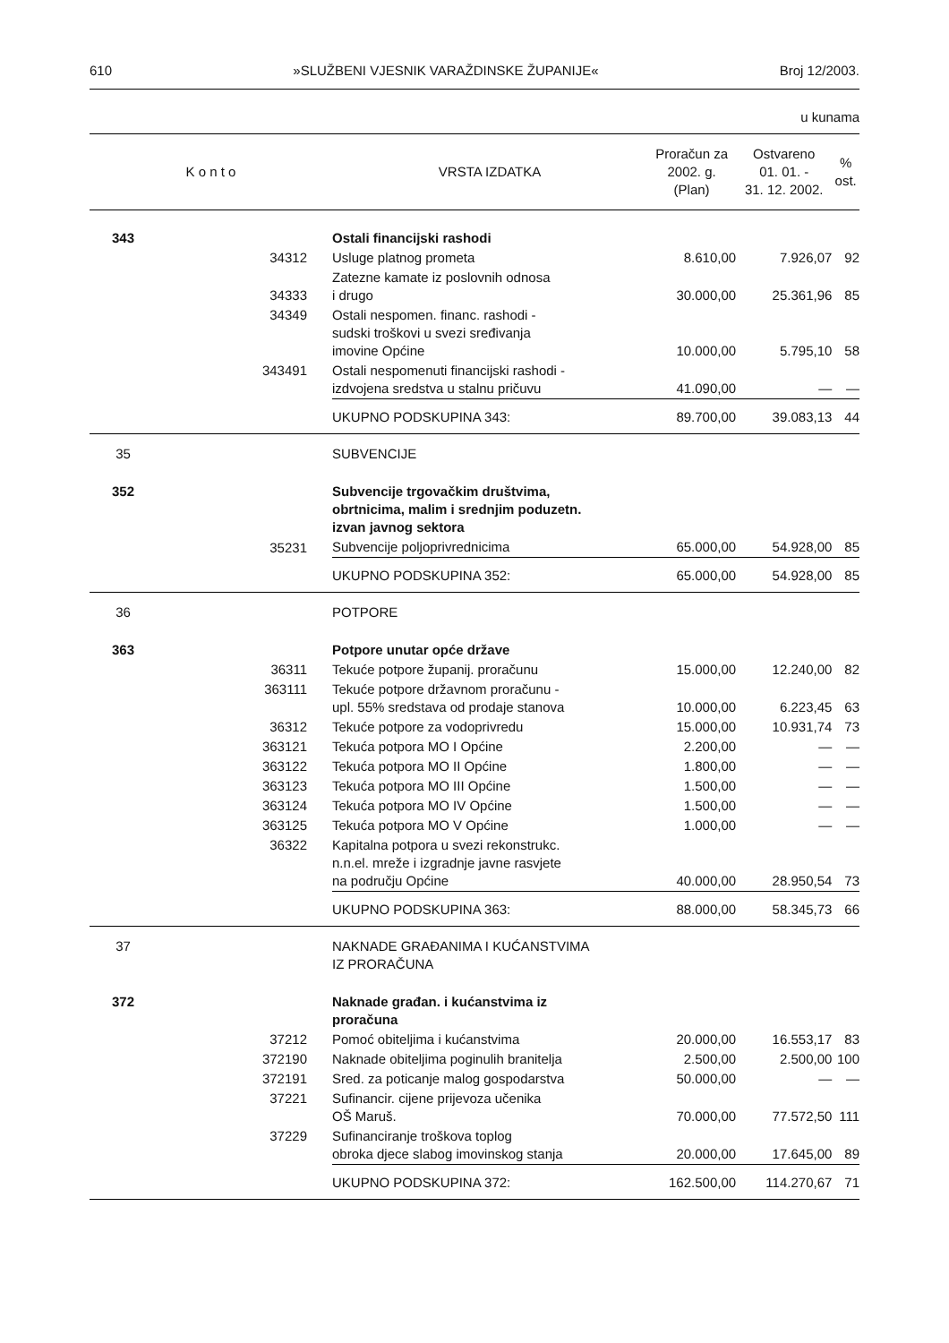610 »SLUŽBENI VJESNIK VARAŽDINSKE ŽUPANIJE« Broj 12/2003.
u kunama
| K o n t o | | VRSTA IZDATKA | Proračun za 2002. g. (Plan) | Ostvareno 01. 01. - 31. 12. 2002. | % ost. |
| --- | --- | --- | --- | --- | --- |
| 343 | | Ostali financijski rashodi | | | |
| | 34312 | Usluge platnog prometa | 8.610,00 | 7.926,07 | 92 |
| | 34333 | Zatezne kamate iz poslovnih odnosa i drugo | 30.000,00 | 25.361,96 | 85 |
| | 34349 | Ostali nespomen. financ. rashodi - sudski troškovi u svezi sređivanja imovine Općine | 10.000,00 | 5.795,10 | 58 |
| | 343491 | Ostali nespomenuti financijski rashodi - izdvojena sredstva u stalnu pričuvu | 41.090,00 | — | — |
| | | UKUPNO PODSKUPINA 343: | 89.700,00 | 39.083,13 | 44 |
| 35 | | SUBVENCIJE | | | |
| 352 | | Subvencije trgovačkim društvima, obrtnicima, malim i srednjim poduzetn. izvan javnog sektora | | | |
| | 35231 | Subvencije poljoprivrednicima | 65.000,00 | 54.928,00 | 85 |
| | | UKUPNO PODSKUPINA 352: | 65.000,00 | 54.928,00 | 85 |
| 36 | | POTPORE | | | |
| 363 | | Potpore unutar opće države | | | |
| | 36311 | Tekuće potpore županij. proračunu | 15.000,00 | 12.240,00 | 82 |
| | 363111 | Tekuće potpore državnom proračunu - upl. 55% sredstava od prodaje stanova | 10.000,00 | 6.223,45 | 63 |
| | 36312 | Tekuće potpore za vodoprivredu | 15.000,00 | 10.931,74 | 73 |
| | 363121 | Tekuća potpora MO I Općine | 2.200,00 | — | — |
| | 363122 | Tekuća potpora MO II Općine | 1.800,00 | — | — |
| | 363123 | Tekuća potpora MO III Općine | 1.500,00 | — | — |
| | 363124 | Tekuća potpora MO IV Općine | 1.500,00 | — | — |
| | 363125 | Tekuća potpora MO V Općine | 1.000,00 | — | — |
| | 36322 | Kapitalna potpora u svezi rekonstrukc. n.n.el. mreže i izgradnje javne rasvjete na području Općine | 40.000,00 | 28.950,54 | 73 |
| | | UKUPNO PODSKUPINA 363: | 88.000,00 | 58.345,73 | 66 |
| 37 | | NAKNADE GRAĐANIMA I KUĆANSTVIMA IZ PRORAČUNA | | | |
| 372 | | Naknade građan. i kućanstvima iz proračuna | | | |
| | 37212 | Pomoć obiteljima i kućanstvima | 20.000,00 | 16.553,17 | 83 |
| | 372190 | Naknade obiteljima poginulih branitelja | 2.500,00 | 2.500,00 | 100 |
| | 372191 | Sred. za poticanje malog gospodarstva | 50.000,00 | — | — |
| | 37221 | Sufinancir. cijene prijevoza učenika OŠ Maruš. | 70.000,00 | 77.572,50 | 111 |
| | 37229 | Sufinanciranje troškova toplog obroka djece slabog imovinskog stanja | 20.000,00 | 17.645,00 | 89 |
| | | UKUPNO PODSKUPINA 372: | 162.500,00 | 114.270,67 | 71 |